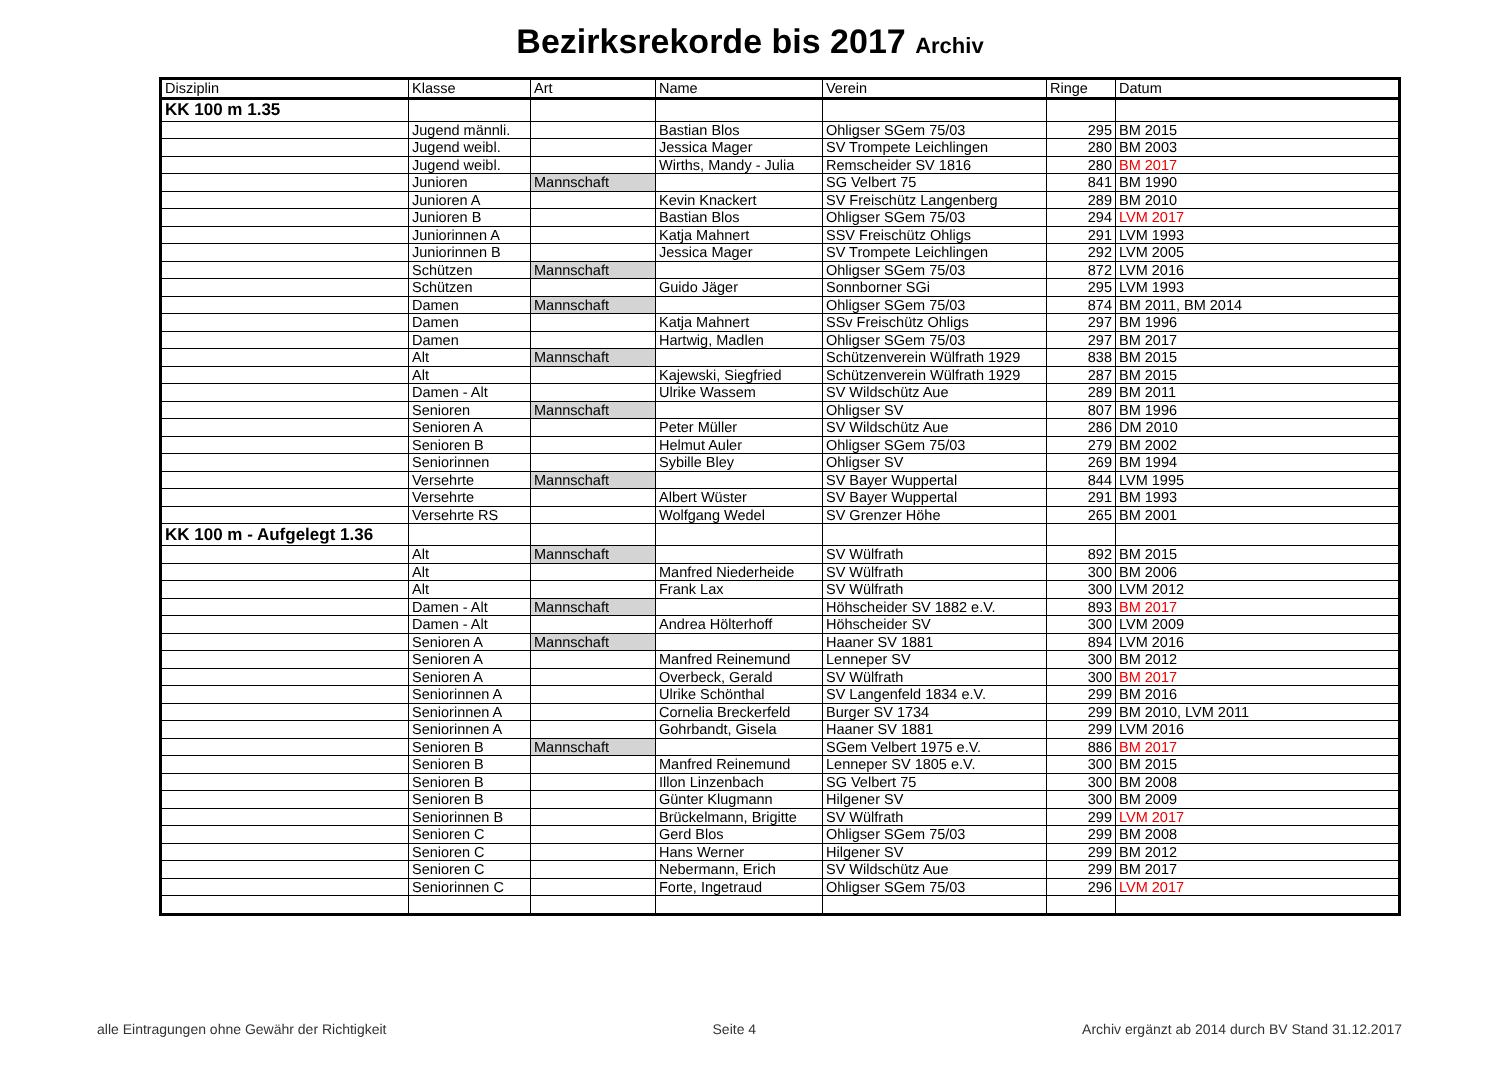Bezirksrekorde bis 2017 Archiv
| Disziplin | Klasse | Art | Name | Verein | Ringe | Datum |
| --- | --- | --- | --- | --- | --- | --- |
| KK 100 m 1.35 | | | | | | |
| | Jugend männli. | | Bastian Blos | Ohligser SGem 75/03 | 295 | BM 2015 |
| | Jugend weibl. | | Jessica Mager | SV Trompete Leichlingen | 280 | BM 2003 |
| | Jugend weibl. | | Wirths, Mandy - Julia | Remscheider SV 1816 | 280 | BM 2017 |
| | Junioren | Mannschaft | | SG Velbert 75 | 841 | BM 1990 |
| | Junioren A | | Kevin Knackert | SV Freischütz Langenberg | 289 | BM 2010 |
| | Junioren B | | Bastian Blos | Ohligser SGem 75/03 | 294 | LVM 2017 |
| | Juniorinnen A | | Katja Mahnert | SSV Freischütz Ohligs | 291 | LVM 1993 |
| | Juniorinnen B | | Jessica Mager | SV Trompete Leichlingen | 292 | LVM 2005 |
| | Schützen | Mannschaft | | Ohligser SGem 75/03 | 872 | LVM 2016 |
| | Schützen | | Guido Jäger | Sonnborner SGi | 295 | LVM 1993 |
| | Damen | Mannschaft | | Ohligser SGem 75/03 | 874 | BM 2011, BM 2014 |
| | Damen | | Katja Mahnert | SSv Freischütz Ohligs | 297 | BM 1996 |
| | Damen | | Hartwig, Madlen | Ohligser SGem 75/03 | 297 | BM 2017 |
| | Alt | Mannschaft | | Schützenverein Wülfrath 1929 | 838 | BM 2015 |
| | Alt | | Kajewski, Siegfried | Schützenverein Wülfrath 1929 | 287 | BM 2015 |
| | Damen - Alt | | Ulrike Wassem | SV Wildschütz Aue | 289 | BM 2011 |
| | Senioren | Mannschaft | | Ohligser SV | 807 | BM 1996 |
| | Senioren A | | Peter Müller | SV Wildschütz Aue | 286 | DM 2010 |
| | Senioren B | | Helmut Auler | Ohligser SGem 75/03 | 279 | BM 2002 |
| | Seniorinnen | | Sybille Bley | Ohligser SV | 269 | BM 1994 |
| | Versehrte | Mannschaft | | SV Bayer Wuppertal | 844 | LVM 1995 |
| | Versehrte | | Albert Wüster | SV Bayer Wuppertal | 291 | BM 1993 |
| | Versehrte RS | | Wolfgang Wedel | SV Grenzer Höhe | 265 | BM 2001 |
| KK 100 m - Aufgelegt 1.36 | | | | | | |
| | Alt | Mannschaft | | SV Wülfrath | 892 | BM 2015 |
| | Alt | | Manfred Niederheide | SV Wülfrath | 300 | BM 2006 |
| | Alt | | Frank Lax | SV Wülfrath | 300 | LVM 2012 |
| | Damen - Alt | Mannschaft | | Höhscheider SV 1882 e.V. | 893 | BM 2017 |
| | Damen - Alt | | Andrea Hölterhoff | Höhscheider SV | 300 | LVM 2009 |
| | Senioren A | Mannschaft | | Haaner SV 1881 | 894 | LVM 2016 |
| | Senioren A | | Manfred Reinemund | Lenneper SV | 300 | BM 2012 |
| | Senioren A | | Overbeck, Gerald | SV Wülfrath | 300 | BM 2017 |
| | Seniorinnen A | | Ulrike Schönthal | SV Langenfeld 1834 e.V. | 299 | BM 2016 |
| | Seniorinnen A | | Cornelia Breckerfeld | Burger SV 1734 | 299 | BM 2010, LVM 2011 |
| | Seniorinnen A | | Gohrbandt, Gisela | Haaner SV 1881 | 299 | LVM 2016 |
| | Senioren B | Mannschaft | | SGem Velbert 1975 e.V. | 886 | BM 2017 |
| | Senioren B | | Manfred Reinemund | Lenneper SV 1805 e.V. | 300 | BM 2015 |
| | Senioren B | | Illon Linzenbach | SG Velbert 75 | 300 | BM 2008 |
| | Senioren B | | Günter Klugmann | Hilgener SV | 300 | BM 2009 |
| | Seniorinnen B | | Brückelmann, Brigitte | SV Wülfrath | 299 | LVM 2017 |
| | Senioren C | | Gerd Blos | Ohligser SGem 75/03 | 299 | BM 2008 |
| | Senioren C | | Hans Werner | Hilgener SV | 299 | BM 2012 |
| | Senioren C | | Nebermann, Erich | SV Wildschütz Aue | 299 | BM 2017 |
| | Seniorinnen C | | Forte, Ingetraud | Ohligser SGem 75/03 | 296 | LVM 2017 |
alle Eintragungen ohne Gewähr der Richtigkeit Seite 4 Archiv ergänzt ab 2014 durch BV Stand 31.12.2017